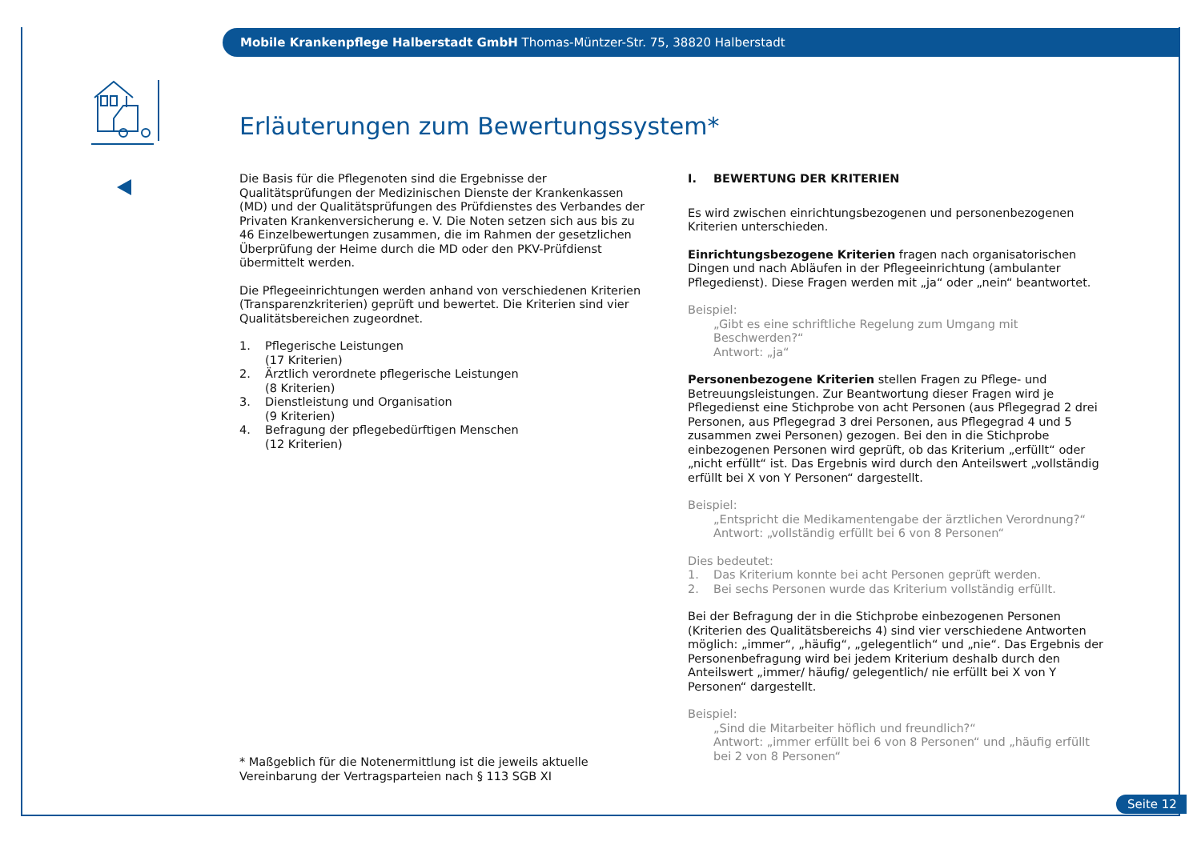Mobile Krankenpflege Halberstadt GmbH Thomas-Müntzer-Str. 75, 38820 Halberstadt
Erläuterungen zum Bewertungssystem*
Die Basis für die Pflegenoten sind die Ergebnisse der Qualitätsprüfungen der Medizinischen Dienste der Krankenkassen (MD) und der Qualitätsprüfungen des Prüfdienstes des Verbandes der Privaten Krankenversicherung e. V. Die Noten setzen sich aus bis zu 46 Einzelbewertungen zusammen, die im Rahmen der gesetzlichen Überprüfung der Heime durch die MD oder den PKV-Prüfdienst übermittelt werden.
Die Pflegeeinrichtungen werden anhand von verschiedenen Kriterien (Transparenzkriterien) geprüft und bewertet. Die Kriterien sind vier Qualitätsbereichen zugeordnet.
1. Pflegerische Leistungen
(17 Kriterien)
2. Ärztlich verordnete pflegerische Leistungen
(8 Kriterien)
3. Dienstleistung und Organisation
(9 Kriterien)
4. Befragung der pflegebedürftigen Menschen
(12 Kriterien)
I. BEWERTUNG DER KRITERIEN
Es wird zwischen einrichtungsbezogenen und personenbezogenen Kriterien unterschieden.
Einrichtungsbezogene Kriterien fragen nach organisatorischen Dingen und nach Abläufen in der Pflegeeinrichtung (ambulanter Pflegedienst). Diese Fragen werden mit „ja“ oder „nein“ beantwortet.
Beispiel:
„Gibt es eine schriftliche Regelung zum Umgang mit Beschwerden?“
Antwort: „ja“
Personenbezogene Kriterien stellen Fragen zu Pflege- und Betreuungs­leistungen. Zur Beantwortung dieser Fragen wird je Pflegedienst eine Stichprobe von acht Personen (aus Pflegegrad 2 drei Personen, aus Pflegegrad 3 drei Personen, aus Pflegegrad 4 und 5 zusammen zwei Personen) gezogen. Bei den in die Stichprobe einbezogenen Personen wird geprüft, ob das Kriterium „erfüllt“ oder „nicht erfüllt“ ist. Das Ergebnis wird durch den Anteilswert „vollständig erfüllt bei X von Y Personen“ dargestellt.
Beispiel:
„Entspricht die Medikamentengabe der ärztlichen Verordnung?“
Antwort: „vollständig erfüllt bei 6 von 8 Personen“
Dies bedeutet:
1. Das Kriterium konnte bei acht Personen geprüft werden.
2. Bei sechs Personen wurde das Kriterium vollständig erfüllt.
Bei der Befragung der in die Stichprobe einbezogenen Personen (Kriterien des Qualitätsbereichs 4) sind vier verschiedene Antworten möglich: „immer“, „häufig“, „gelegentlich“ und „nie“. Das Ergebnis der Personenbefragung wird bei jedem Kriterium deshalb durch den Anteilswert „immer/ häufig/ gelegentlich/ nie erfüllt bei X von Y Personen“ dargestellt.
Beispiel:
„Sind die Mitarbeiter höflich und freundlich?“
Antwort: „immer erfüllt bei 6 von 8 Personen“ und „häufig erfüllt bei 2 von 8 Personen“
* Maßgeblich für die Notenermittlung ist die jeweils aktuelle Vereinbarung der Vertragsparteien nach § 113 SGB XI
Seite 12